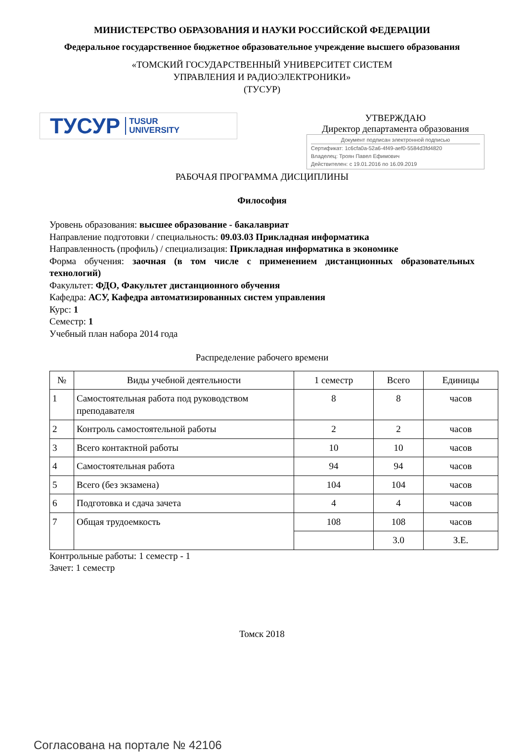МИНИСТЕРСТВО ОБРАЗОВАНИЯ И НАУКИ РОССИЙСКОЙ ФЕДЕРАЦИИ
Федеральное государственное бюджетное образовательное учреждение высшего образования
«ТОМСКИЙ ГОСУДАРСТВЕННЫЙ УНИВЕРСИТЕТ СИСТЕМ
УПРАВЛЕНИЯ И РАДИОЭЛЕКТРОНИКИ»
(ТУСУР)
ТУСУР TUSUR
UNIVERSITY
УТВЕРЖДАЮ
Директор департамента образования
Документ подписан электронной подписью
Сертификат: 1c6cfa0a-52a6-4f49-aef0-5584d3fd4820
Владелец: Троян Павел Ефимович
Действителен: с 19.01.2016 по 16.09.2019
РАБОЧАЯ ПРОГРАММА ДИСЦИПЛИНЫ
Философия
Уровень образования: высшее образование - бакалавриат
Направление подготовки / специальность: 09.03.03 Прикладная информатика
Направленность (профиль) / специализация: Прикладная информатика в экономике
Форма обучения: заочная (в том числе с применением дистанционных образовательных технологий)
Факультет: ФДО, Факультет дистанционного обучения
Кафедра: АСУ, Кафедра автоматизированных систем управления
Курс: 1
Семестр: 1
Учебный план набора 2014 года
Распределение рабочего времени
| № | Виды учебной деятельности | 1 семестр | Всего | Единицы |
| --- | --- | --- | --- | --- |
| 1 | Самостоятельная работа под руководством преподавателя | 8 | 8 | часов |
| 2 | Контроль самостоятельной работы | 2 | 2 | часов |
| 3 | Всего контактной работы | 10 | 10 | часов |
| 4 | Самостоятельная работа | 94 | 94 | часов |
| 5 | Всего (без экзамена) | 104 | 104 | часов |
| 6 | Подготовка и сдача зачета | 4 | 4 | часов |
| 7 | Общая трудоемкость | 108 | 108 | часов |
| | | | 3.0 | З.Е. |
Контрольные работы: 1 семестр - 1
Зачет: 1 семестр
Томск 2018
Согласована на портале № 42106